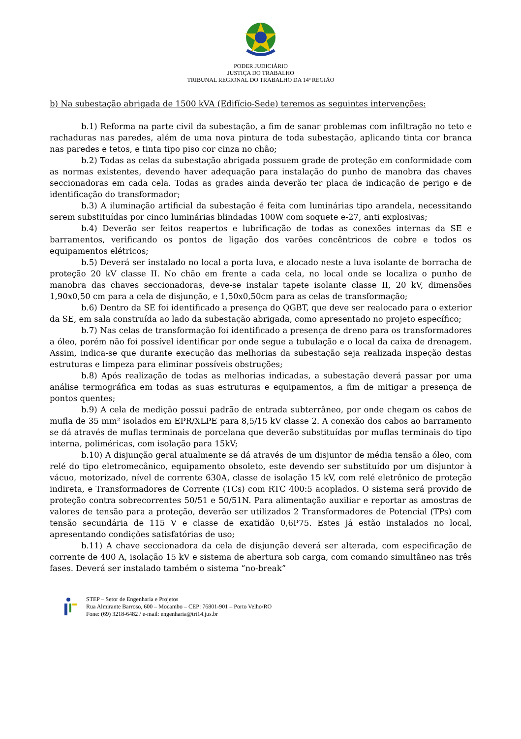PODER JUDICIÁRIO
JUSTIÇA DO TRABALHO
TRIBUNAL REGIONAL DO TRABALHO DA 14ª REGIÃO
b) Na subestação abrigada de 1500 kVA (Edifício-Sede) teremos as seguintes intervenções:
b.1) Reforma na parte civil da subestação, a fim de sanar problemas com infiltração no teto e rachaduras nas paredes, além de uma nova pintura de toda subestação, aplicando tinta cor branca nas paredes e tetos, e tinta tipo piso cor cinza no chão;
b.2) Todas as celas da subestação abrigada possuem grade de proteção em conformidade com as normas existentes, devendo haver adequação para instalação do punho de manobra das chaves seccionadoras em cada cela. Todas as grades ainda deverão ter placa de indicação de perigo e de identificação do transformador;
b.3) A iluminação artificial da subestação é feita com luminárias tipo arandela, necessitando serem substituídas por cinco luminárias blindadas 100W com soquete e-27, anti explosivas;
b.4) Deverão ser feitos reapertos e lubrificação de todas as conexões internas da SE e barramentos, verificando os pontos de ligação dos varões concêntricos de cobre e todos os equipamentos elétricos;
b.5) Deverá ser instalado no local a porta luva, e alocado neste a luva isolante de borracha de proteção 20 kV classe II. No chão em frente a cada cela, no local onde se localiza o punho de manobra das chaves seccionadoras, deve-se instalar tapete isolante classe II, 20 kV, dimensões 1,90x0,50 cm para a cela de disjunção, e 1,50x0,50cm para as celas de transformação;
b.6) Dentro da SE foi identificado a presença do QGBT, que deve ser realocado para o exterior da SE, em sala construída ao lado da subestação abrigada, como apresentado no projeto específico;
b.7) Nas celas de transformação foi identificado a presença de dreno para os transformadores a óleo, porém não foi possível identificar por onde segue a tubulação e o local da caixa de drenagem. Assim, indica-se que durante execução das melhorias da subestação seja realizada inspeção destas estruturas e limpeza para eliminar possíveis obstruções;
b.8) Após realização de todas as melhorias indicadas, a subestação deverá passar por uma análise termográfica em todas as suas estruturas e equipamentos, a fim de mitigar a presença de pontos quentes;
b.9) A cela de medição possui padrão de entrada subterrâneo, por onde chegam os cabos de mufla de 35 mm² isolados em EPR/XLPE para 8,5/15 kV classe 2. A conexão dos cabos ao barramento se dá através de muflas terminais de porcelana que deverão substituídas por muflas terminais do tipo interna, poliméricas, com isolação para 15kV;
b.10) A disjunção geral atualmente se dá através de um disjuntor de média tensão a óleo, com relé do tipo eletromecânico, equipamento obsoleto, este devendo ser substituído por um disjuntor à vácuo, motorizado, nível de corrente 630A, classe de isolação 15 kV, com relé eletrônico de proteção indireta, e Transformadores de Corrente (TCs) com RTC 400:5 acoplados. O sistema será provido de proteção contra sobrecorrentes 50/51 e 50/51N. Para alimentação auxiliar e reportar as amostras de valores de tensão para a proteção, deverão ser utilizados 2 Transformadores de Potencial (TPs) com tensão secundária de 115 V e classe de exatidão 0,6P75. Estes já estão instalados no local, apresentando condições satisfatórias de uso;
b.11) A chave seccionadora da cela de disjunção deverá ser alterada, com especificação de corrente de 400 A, isolação 15 kV e sistema de abertura sob carga, com comando simultâneo nas três fases. Deverá ser instalado também o sistema “no-break”
STEP – Setor de Engenharia e Projetos
Rua Almirante Barroso, 600 – Mocambo – CEP: 76801-901 – Porto Velho/RO
Fone: (69) 3218-6482 / e-mail: engenharia@trt14.jus.br